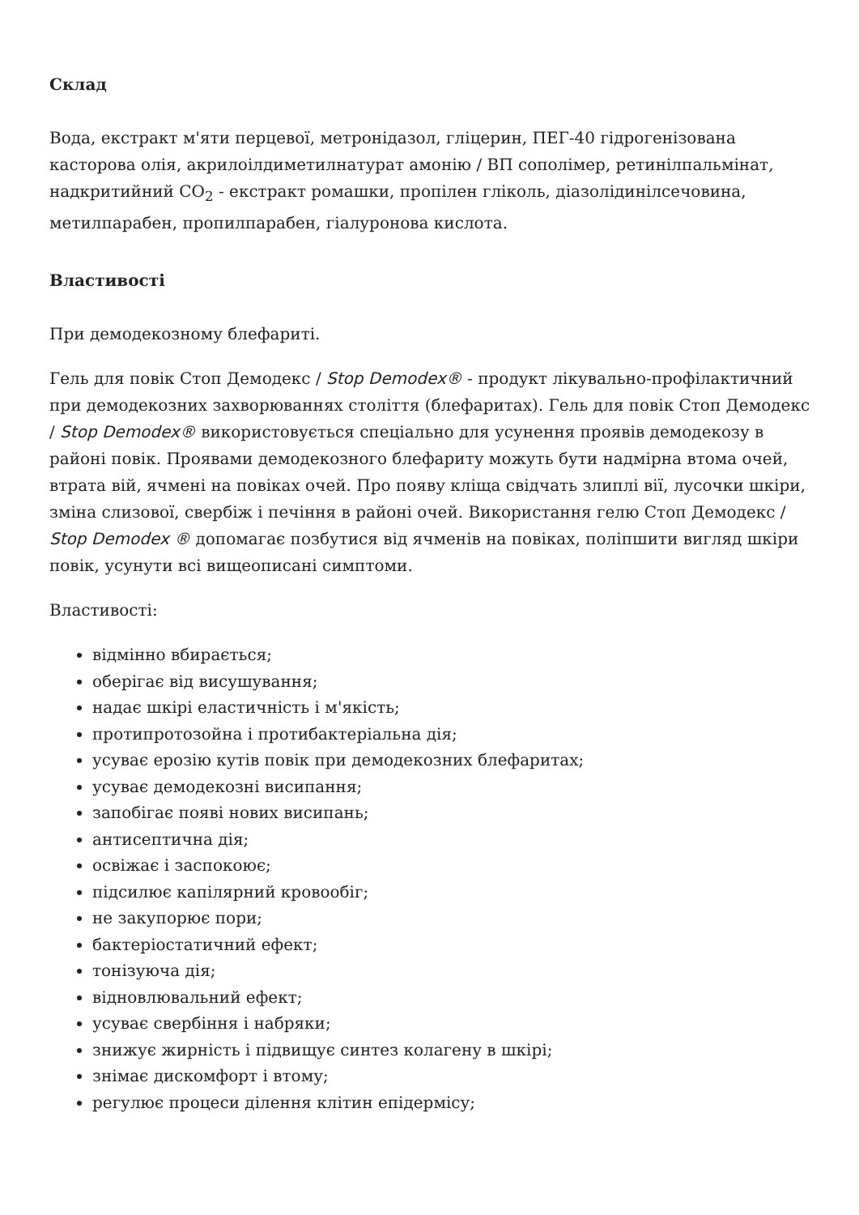Склад
Вода, екстракт м'яти перцевої, метронідазол, гліцерин, ПЕГ-40 гідрогенізована касторова олія, акрилоілдиметилнатурат амонію / ВП сополімер, ретинілпальмінат, надкритийний CO<sub>2</sub> - екстракт ромашки, пропілен гліколь, діазолідинілсечовина, метилпарабен, пропилпарабен, гіалуронова кислота.
Властивості
При демодекозному блефариті.
Гель для повік Стоп Демодекс / Stop Demodex® - продукт лікувально-профілактичний при демодекозних захворюваннях століття (блефаритах). Гель для повік Стоп Демодекс / Stop Demodex® використовується спеціально для усунення проявів демодекозу в районі повік. Проявами демодекозного блефариту можуть бути надмірна втома очей, втрата вій, ячмені на повіках очей. Про появу кліща свідчать злиплі вії, лусочки шкіри, зміна слизової, свербіж і печіння в районі очей. Використання гелю Стоп Демодекс / Stop Demodex ® допомагає позбутися від ячменів на повіках, поліпшити вигляд шкіри повік, усунути всі вищеописані симптоми.
Властивості:
відмінно вбирається;
оберігає від висушування;
надає шкірі еластичність і м'якість;
протипротозойна і протибактеріальна дія;
усуває ерозію кутів повік при демодекозних блефаритах;
усуває демодекозні висипання;
запобігає появі нових висипань;
антисептична дія;
освіжає і заспокоює;
підсилює капілярний кровообіг;
не закупорює пори;
бактеріостатичний ефект;
тонізуюча дія;
відновлювальний ефект;
усуває свербіння і набряки;
знижує жирність і підвищує синтез колагену в шкірі;
знімає дискомфорт і втому;
регулює процеси ділення клітин епідермісу;